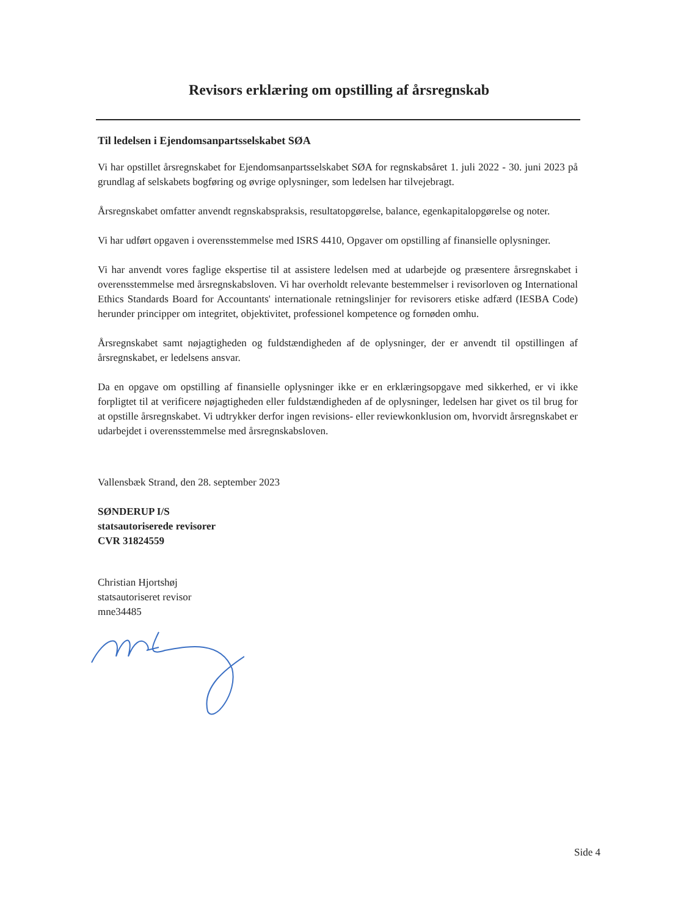Revisors erklæring om opstilling af årsregnskab
Til ledelsen i Ejendomsanpartsselskabet SØA
Vi har opstillet årsregnskabet for Ejendomsanpartsselskabet SØA for regnskabsåret 1. juli 2022 - 30. juni 2023 på grundlag af selskabets bogføring og øvrige oplysninger, som ledelsen har tilvejebragt.
Årsregnskabet omfatter anvendt regnskabspraksis, resultatopgørelse, balance, egenkapitalopgørelse og noter.
Vi har udført opgaven i overensstemmelse med ISRS 4410, Opgaver om opstilling af finansielle oplysninger.
Vi har anvendt vores faglige ekspertise til at assistere ledelsen med at udarbejde og præsentere årsregnskabet i overensstemmelse med årsregnskabsloven. Vi har overholdt relevante bestemmelser i revisorloven og International Ethics Standards Board for Accountants' internationale retningslinjer for revisorers etiske adfærd (IESBA Code) herunder principper om integritet, objektivitet, professionel kompetence og fornøden omhu.
Årsregnskabet samt nøjagtigheden og fuldstændigheden af de oplysninger, der er anvendt til opstillingen af årsregnskabet, er ledelsens ansvar.
Da en opgave om opstilling af finansielle oplysninger ikke er en erklæringsopgave med sikkerhed, er vi ikke forpligtet til at verificere nøjagtigheden eller fuldstændigheden af de oplysninger, ledelsen har givet os til brug for at opstille årsregnskabet. Vi udtrykker derfor ingen revisions- eller reviewkonklusion om, hvorvidt årsregnskabet er udarbejdet i overensstemmelse med årsregnskabsloven.
Vallensbæk Strand, den 28. september 2023
SØNDERUP I/S
statsautoriserede revisorer
CVR 31824559
Christian Hjortshøj
statsautoriseret revisor
mne34485
Side 4